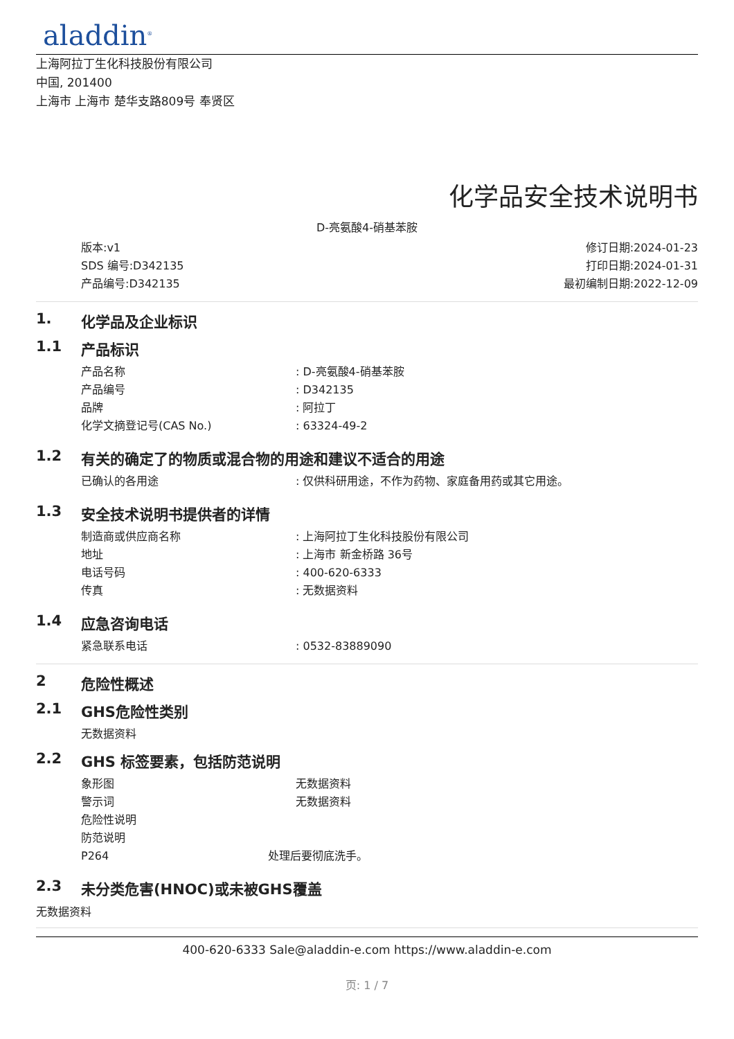aladdin<sup>®</sup>
上海阿拉丁生化科技股份有限公司
中国, 201400
上海市 上海市 楚华支路809号 奉贤区
化学品安全技术说明书
D-亮氨酸4-硝基苯胺
版本:v1
SDS 编号:D342135
产品编号:D342135
修订日期:2024-01-23
打印日期:2024-01-31
最初编制日期:2022-12-09
1. 化学品及企业标识
1.1 产品标识
产品名称 : D-亮氨酸4-硝基苯胺
产品编号 : D342135
品牌 : 阿拉丁
化学文摘登记号(CAS No.) : 63324-49-2
1.2 有关的确定了的物质或混合物的用途和建议不适合的用途
已确认的各用途 : 仅供科研用途，不作为药物、家庭备用药或其它用途。
1.3 安全技术说明书提供者的详情
制造商或供应商名称 : 上海阿拉丁生化科技股份有限公司
地址 : 上海市 新金桥路 36号
电话号码 : 400-620-6333
传真 : 无数据资料
1.4 应急咨询电话
紧急联系电话 : 0532-83889090
2 危险性概述
2.1 GHS危险性类别
无数据资料
2.2 GHS 标签要素，包括防范说明
象形图 无数据资料
警示词 无数据资料
危险性说明
防范说明
P264 处理后要彻底洗手。
2.3 未分类危害(HNOC)或未被GHS覆盖
无数据资料
400-620-6333 Sale@aladdin-e.com https://www.aladdin-e.com
页: 1 / 7